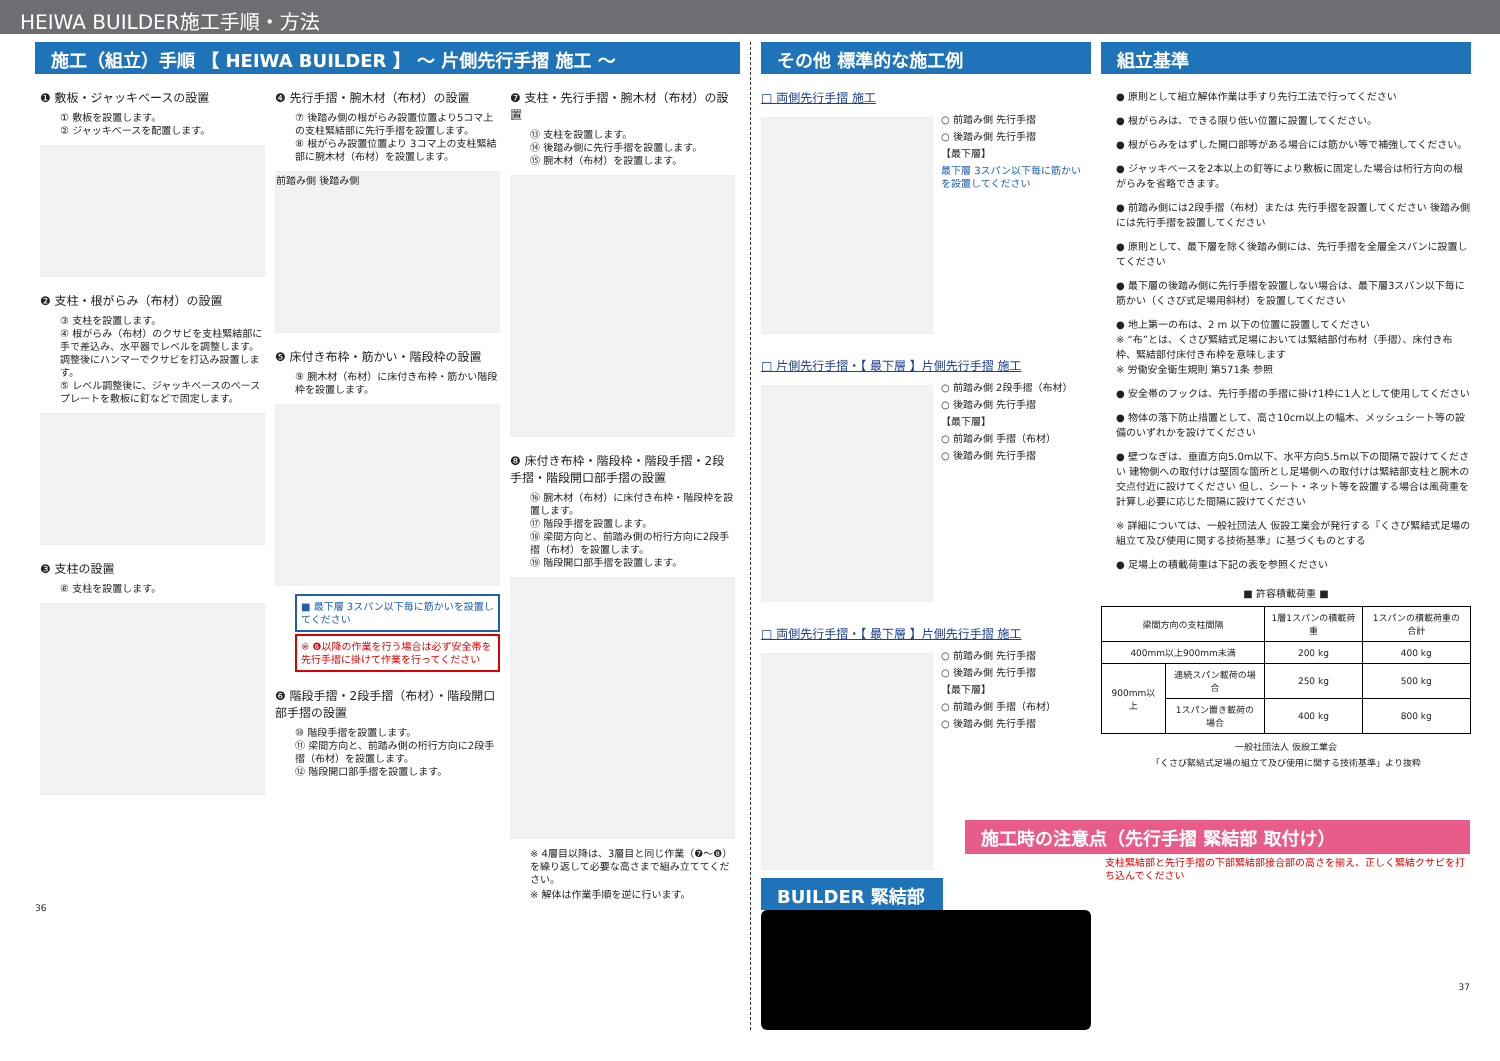HEIWA BUILDER施工手順・方法
施工（組立）手順 【 HEIWA BUILDER 】 ～ 片側先行手摺 施工 ～
❶ 敷板・ジャッキベースの設置
① 敷板を設置します。
② ジャッキベースを配置します。
❷ 支柱・根がらみ（布材）の設置
③ 支柱を設置します。
④ 根がらみ（布材）のクサビを支柱緊結部に手で差込み、水平器でレベルを調整します。調整後にハンマーでクサビを打込み設置します。
⑤ レベル調整後に、ジャッキベースのベースプレートを敷板に釘などで固定します。
❸ 支柱の設置
⑥ 支柱を設置します。
❹ 先行手摺・腕木材（布材）の設置
⑦ 後踏み側の根がらみ設置位置より5コマ上の支柱緊結部に先行手摺を設置します。
⑧ 根がらみ設置位置より 3コマ上の支柱緊結部に腕木材（布材）を設置します。
前踏み側 後踏み側
❺ 床付き布枠・筋かい・階段枠の設置
⑨ 腕木材（布材）に床付き布枠・筋かい階段枠を設置します。
■ 最下層 3スパン以下毎に筋かいを設置してください
※ ❻以降の作業を行う場合は必ず安全帯を先行手摺に掛けて作業を行ってください
❻ 階段手摺・2段手摺（布材）・階段開口部手摺の設置
⑩ 階段手摺を設置します。
⑪ 梁間方向と、前踏み側の桁行方向に2段手摺（布材）を設置します。
⑫ 階段開口部手摺を設置します。
❼ 支柱・先行手摺・腕木材（布材）の設置
⑬ 支柱を設置します。
⑭ 後踏み側に先行手摺を設置します。
⑮ 腕木材（布材）を設置します。
❽ 床付き布枠・階段枠・階段手摺・2段手摺・階段開口部手摺の設置
⑯ 腕木材（布材）に床付き布枠・階段枠を設置します。
⑰ 階段手摺を設置します。
⑱ 梁間方向と、前踏み側の桁行方向に2段手摺（布材）を設置します。
⑲ 階段開口部手摺を設置します。
※ 4層目以降は、3層目と同じ作業（❼～❽）を繰り返して必要な高さまで組み立ててください。
※ 解体は作業手順を逆に行います。
36
その他 標準的な施工例
□ 両側先行手摺 施工
○ 前踏み側 先行手摺
○ 後踏み側 先行手摺
【最下層】
最下層 3スパン以下毎に筋かいを設置してください
□ 片側先行手摺・【 最下層 】片側先行手摺 施工
○ 前踏み側 2段手摺（布材）
○ 後踏み側 先行手摺
【最下層】
○ 前踏み側 手摺（布材）
○ 後踏み側 先行手摺
□ 両側先行手摺・【 最下層 】片側先行手摺 施工
○ 前踏み側 先行手摺
○ 後踏み側 先行手摺
【最下層】
○ 前踏み側 手摺（布材）
○ 後踏み側 先行手摺
BUILDER 緊結部
組立基準
● 原則として組立解体作業は手すり先行工法で行ってください
● 根がらみは、できる限り低い位置に設置してください。
● 根がらみをはずした開口部等がある場合には筋かい等で補強してください。
● ジャッキベースを2本以上の釘等により敷板に固定した場合は桁行方向の根がらみを省略できます。
● 前踏み側には2段手摺（布材）または 先行手摺を設置してください 後踏み側には先行手摺を設置してください
● 原則として、最下層を除く後踏み側には、先行手摺を全層全スパンに設置してください
● 最下層の後踏み側に先行手摺を設置しない場合は、最下層3スパン以下毎に筋かい（くさび式足場用斜材）を設置してください
● 地上第一の布は、2 m 以下の位置に設置してください
※ “布”とは、くさび緊結式足場においては緊結部付布材（手摺）、床付き布枠、緊結部付床付き布枠を意味します
※ 労働安全衛生規則 第571条 参照
● 安全帯のフックは、先行手摺の手摺に掛け1枠に1人として使用してください
● 物体の落下防止措置として、高さ10cm以上の幅木、メッシュシート等の設備のいずれかを設けてください
● 壁つなぎは、垂直方向5.0m以下、水平方向5.5m以下の間隔で設けてください 建物側への取付けは堅固な箇所とし足場側への取付けは緊結部支柱と腕木の交点付近に設けてください 但し、シート・ネット等を設置する場合は風荷重を計算し必要に応じた間隔に設けてください
※ 詳細については、一般社団法人 仮設工業会が発行する『くさび緊結式足場の組立て及び使用に関する技術基準』に基づくものとする
● 足場上の積載荷重は下記の表を参照ください
■ 許容積載荷重 ■
| 梁間方向の支柱間隔 | | 1層1スパンの積載荷重 | 1スパンの積載荷重の合計 |
| --- | --- | --- | --- |
| 400mm以上900mm未満 | | 200 kg | 400 kg |
| 900mm以上 | 連続スパン載荷の場合 | 250 kg | 500 kg |
| | 1スパン置き載荷の場合 | 400 kg | 800 kg |
一般社団法人 仮設工業会
「くさび緊結式足場の組立て及び使用に関する技術基準」より抜粋
施工時の注意点（先行手摺 緊結部 取付け）
支柱緊結部と先行手摺の下部緊結部接合部の高さを揃え、正しく緊結クサビを打ち込んでください
37